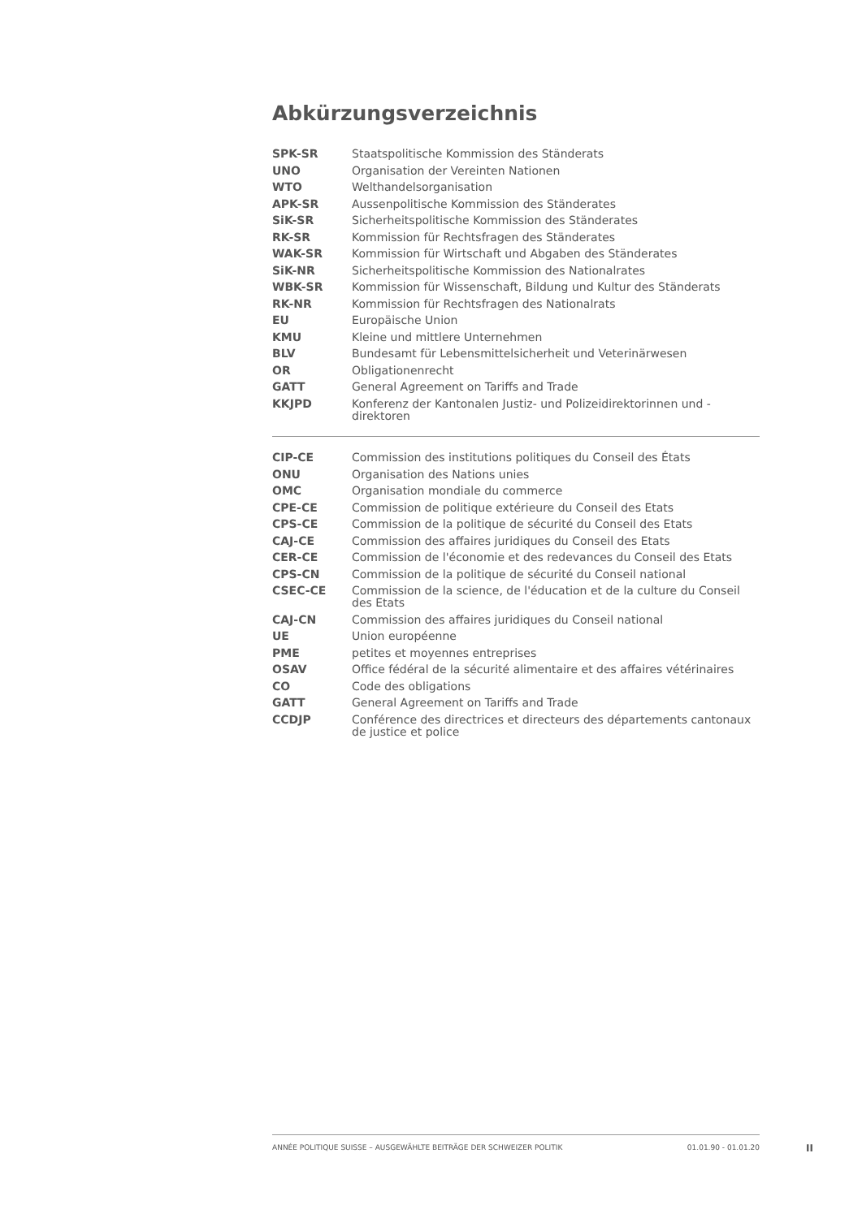Abkürzungsverzeichnis
| SPK-SR | Staatspolitische Kommission des Ständerats |
| UNO | Organisation der Vereinten Nationen |
| WTO | Welthandelsorganisation |
| APK-SR | Aussenpolitische Kommission des Ständerates |
| SiK-SR | Sicherheitspolitische Kommission des Ständerates |
| RK-SR | Kommission für Rechtsfragen des Ständerates |
| WAK-SR | Kommission für Wirtschaft und Abgaben des Ständerates |
| SiK-NR | Sicherheitspolitische Kommission des Nationalrates |
| WBK-SR | Kommission für Wissenschaft, Bildung und Kultur des Ständerats |
| RK-NR | Kommission für Rechtsfragen des Nationalrats |
| EU | Europäische Union |
| KMU | Kleine und mittlere Unternehmen |
| BLV | Bundesamt für Lebensmittelsicherheit und Veterinärwesen |
| OR | Obligationenrecht |
| GATT | General Agreement on Tariffs and Trade |
| KKJPD | Konferenz der Kantonalen Justiz- und Polizeidirektorinnen und -direktoren |
| CIP-CE | Commission des institutions politiques du Conseil des États |
| ONU | Organisation des Nations unies |
| OMC | Organisation mondiale du commerce |
| CPE-CE | Commission de politique extérieure du Conseil des Etats |
| CPS-CE | Commission de la politique de sécurité du Conseil des Etats |
| CAJ-CE | Commission des affaires juridiques du Conseil des Etats |
| CER-CE | Commission de l'économie et des redevances du Conseil des Etats |
| CPS-CN | Commission de la politique de sécurité du Conseil national |
| CSEC-CE | Commission de la science, de l'éducation et de la culture du Conseil des Etats |
| CAJ-CN | Commission des affaires juridiques du Conseil national |
| UE | Union européenne |
| PME | petites et moyennes entreprises |
| OSAV | Office fédéral de la sécurité alimentaire et des affaires vétérinaires |
| CO | Code des obligations |
| GATT | General Agreement on Tariffs and Trade |
| CCDJP | Conférence des directrices et directeurs des départements cantonaux de justice et police |
ANNÉE POLITIQUE SUISSE – AUSGEWÄHLTE BEITRÄGE DER SCHWEIZER POLITIK 01.01.90 - 01.01.20
II